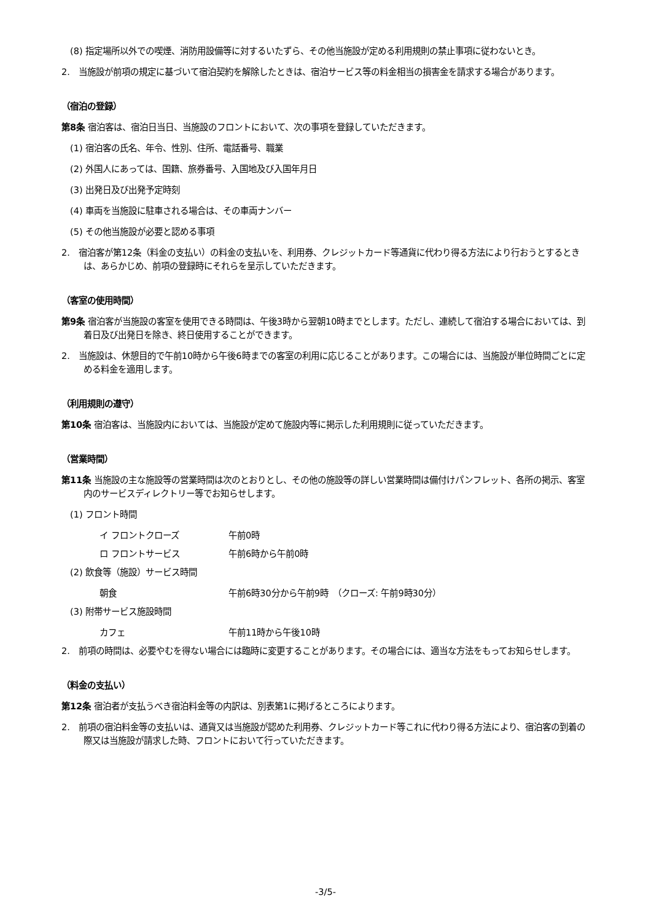(8) 指定場所以外での喫煙、消防用設備等に対するいたずら、その他当施設が定める利用規則の禁止事項に従わないとき。
2.　当施設が前項の規定に基づいて宿泊契約を解除したときは、宿泊サービス等の料金相当の損害金を請求する場合があります。
（宿泊の登録）
第8条 宿泊客は、宿泊日当日、当施設のフロントにおいて、次の事項を登録していただきます。
(1) 宿泊客の氏名、年令、性別、住所、電話番号、職業
(2) 外国人にあっては、国籍、旅券番号、入国地及び入国年月日
(3) 出発日及び出発予定時刻
(4) 車両を当施設に駐車される場合は、その車両ナンバー
(5) その他当施設が必要と認める事項
2.　宿泊客が第12条（料金の支払い）の料金の支払いを、利用券、クレジットカード等通貨に代わり得る方法により行おうとするときは、あらかじめ、前項の登録時にそれらを呈示していただきます。
（客室の使用時間）
第9条 宿泊客が当施設の客室を使用できる時間は、午後3時から翌朝10時までとします。ただし、連続して宿泊する場合においては、到着日及び出発日を除き、終日使用することができます。
2.　当施設は、休憩目的で午前10時から午後6時までの客室の利用に応じることがあります。この場合には、当施設が単位時間ごとに定める料金を適用します。
（利用規則の遵守）
第10条 宿泊客は、当施設内においては、当施設が定めて施設内等に掲示した利用規則に従っていただきます。
（営業時間）
第11条 当施設の主な施設等の営業時間は次のとおりとし、その他の施設等の詳しい営業時間は備付けパンフレット、各所の掲示、客室内のサービスディレクトリー等でお知らせします。
(1) フロント時間
イ フロントクローズ 午前0時
ロ フロントサービス 午前6時から午前0時
(2) 飲食等（施設）サービス時間
朝食 午前6時30分から午前9時　（クローズ: 午前9時30分）
(3) 附帯サービス施設時間
カフェ 午前11時から午後10時
2.　前項の時間は、必要やむを得ない場合には臨時に変更することがあります。その場合には、適当な方法をもってお知らせします。
（料金の支払い）
第12条 宿泊者が支払うべき宿泊料金等の内訳は、別表第1に掲げるところによります。
2.　前項の宿泊料金等の支払いは、通貨又は当施設が認めた利用券、クレジットカード等これに代わり得る方法により、宿泊客の到着の際又は当施設が請求した時、フロントにおいて行っていただきます。
-3/5-